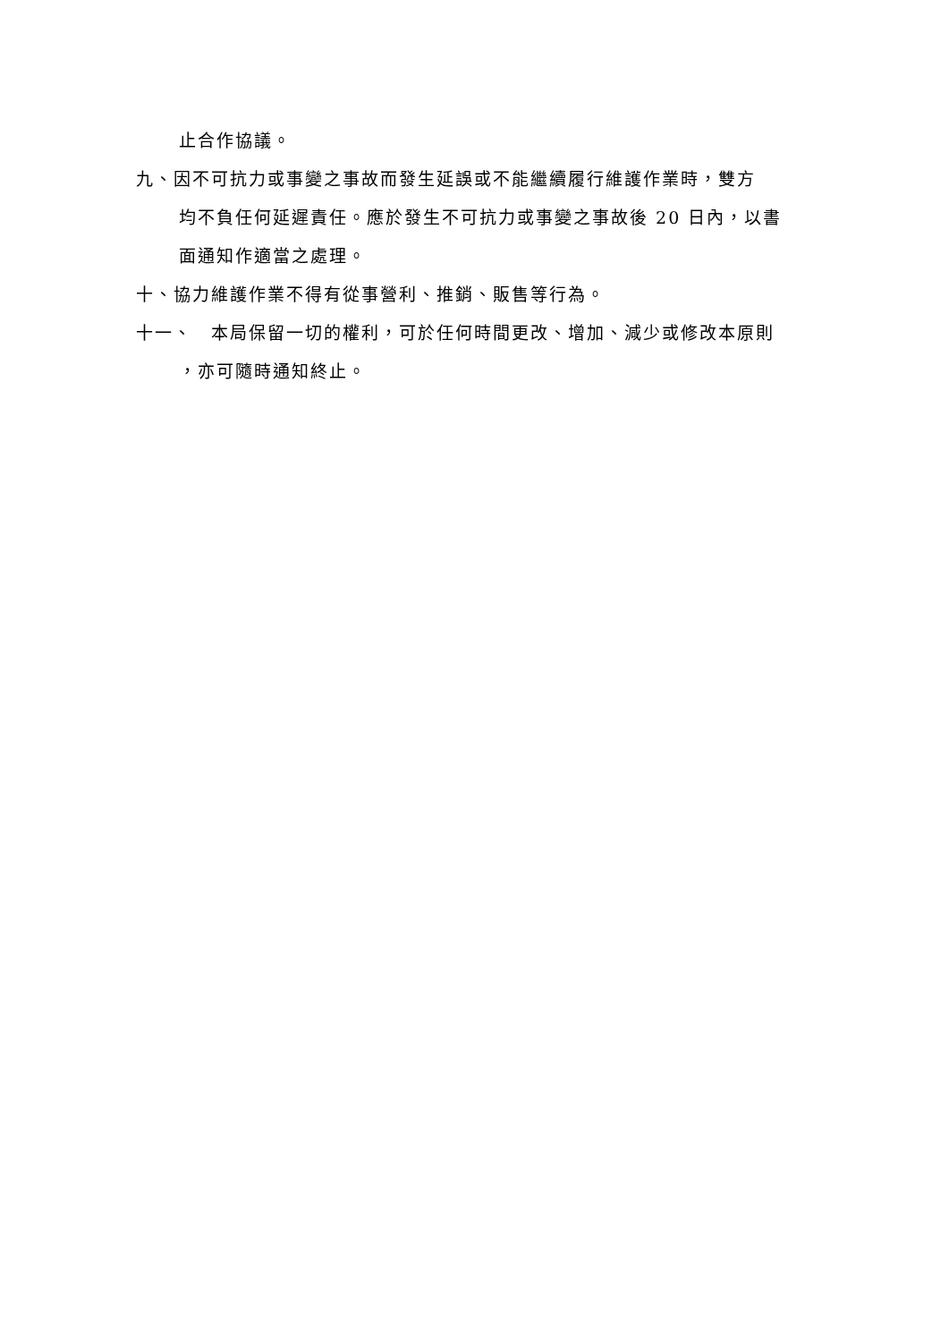止合作協議。
九、因不可抗力或事變之事故而發生延誤或不能繼續履行維護作業時，雙方
均不負任何延遲責任。應於發生不可抗力或事變之事故後 20 日內，以書
面通知作適當之處理。
十、協力維護作業不得有從事營利、推銷、販售等行為。
十一、　本局保留一切的權利，可於任何時間更改、增加、減少或修改本原則
，亦可隨時通知終止。